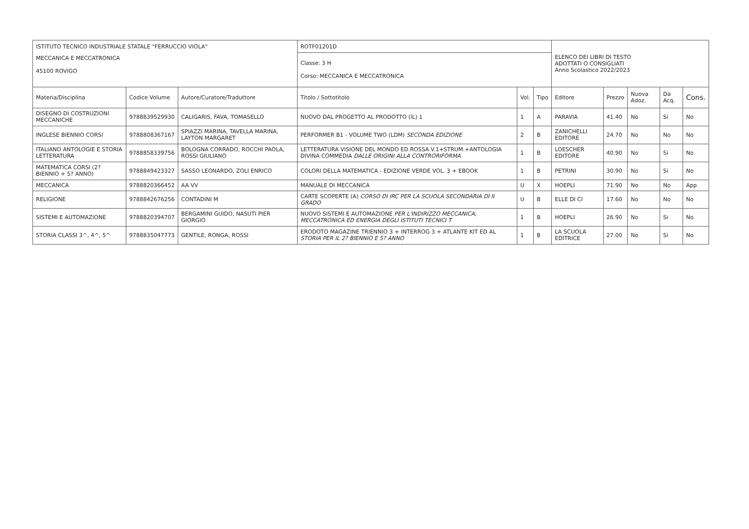| ISTITUTO TECNICO INDUSTRIALE STATALE "FERRUCCIO VIOLA" | | | ROTF01201D | | | ELENCO DEI LIBRI DI TESTO ADOTTATI O CONSIGLIATI Anno Scolastico 2022/2023 | | | | |
| MECCANICA E MECCATRONICA 45100 ROVIGO | | | Classe: 3 H Corso: MECCANICA E MECCATRONICA | | | | | | | |
| Materia/Disciplina | Codice Volume | Autore/Curatore/Traduttore | Titolo / Sottotitolo | Vol. | Tipo | Editore | Prezzo | Nuova Adoz. | Da Acq. | Cons. |
| DISEGNO DI COSTRUZIONI MECCANICHE | 9788839529930 | CALIGARIS, FAVA, TOMASELLO | NUOVO DAL PROGETTO AL PRODOTTO (IL) 1 | 1 | A | PARAVIA | 41.40 | No | Si | No |
| INGLESE BIENNIO CORSI | 9788808367167 | SPIAZZI MARINA, TAVELLA MARINA, LAYTON MARGARET | PERFORMER B1 - VOLUME TWO (LDM) SECONDA EDIZIONE | 2 | B | ZANICHELLI EDITORE | 24.70 | No | No | No |
| ITALIANO ANTOLOGIE E STORIA LETTERATURA | 9788858339756 | BOLOGNA CORRADO, ROCCHI PAOLA, ROSSI GIULIANO | LETTERATURA VISIONE DEL MONDO ED.ROSSA V.1+STRUM.+ANTOLOGIA DIVINA COMMEDIA DALLE ORIGINI ALLA CONTRORIFORMA | 1 | B | LOESCHER EDITORE | 40.90 | No | Si | No |
| MATEMATICA CORSI (2? BIENNIO + 5? ANNO) | 9788849423327 | SASSO LEONARDO, ZOLI ENRICO | COLORI DELLA MATEMATICA - EDIZIONE VERDE VOL. 3 + EBOOK | 1 | B | PETRINI | 30.90 | No | Si | No |
| MECCANICA | 9788820366452 | AA VV | MANUALE DI MECCANICA | U | X | HOEPLI | 71.90 | No | No | App |
| RELIGIONE | 9788842676256 | CONTADINI M | CARTE SCOPERTE (A) CORSO DI IRC PER LA SCUOLA SECONDARIA DI II GRADO | U | B | ELLE DI CI | 17.60 | No | No | No |
| SISTEMI E AUTOMAZIONE | 9788820394707 | BERGAMINI GUIDO, NASUTI PIER GIORGIO | NUOVO SISTEMI E AUTOMAZIONE PER L'INDIRIZZO MECCANICA, MECCATRONICA ED ENERGIA DEGLI ISTITUTI TECNICI T | 1 | B | HOEPLI | 26.90 | No | Si | No |
| STORIA CLASSI 3^, 4^, 5^ | 9788835047773 | GENTILE, RONGA, ROSSI | ERODOTO MAGAZINE TRIENNIO 3 + INTERROG 3 + ATLANTE KIT ED AL STORIA PER IL 2? BIENNIO E 5? ANNO | 1 | B | LA SCUOLA EDITRICE | 27.00 | No | Si | No |